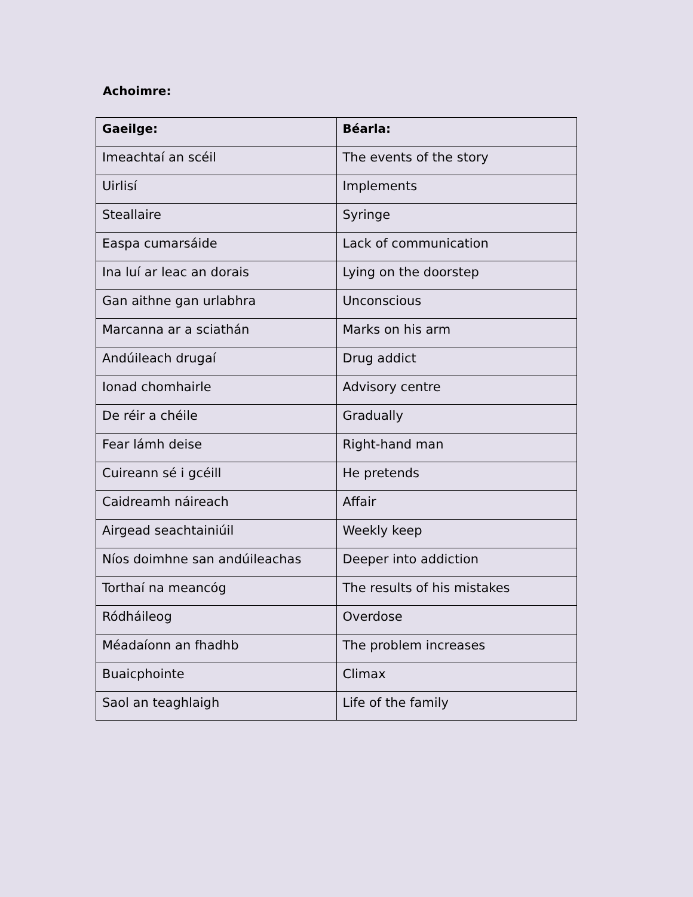Achoimre:
| Gaeilge: | Béarla: |
| --- | --- |
| Imeachtaí an scéil | The events of the story |
| Uirlisí | Implements |
| Steallaire | Syringe |
| Easpa cumarsáide | Lack of communication |
| Ina luí ar leac an dorais | Lying on the doorstep |
| Gan aithne gan urlabhra | Unconscious |
| Marcanna ar a sciathán | Marks on his arm |
| Andúileach drugaí | Drug addict |
| Ionad chomhairle | Advisory centre |
| De réir a chéile | Gradually |
| Fear lámh deise | Right-hand man |
| Cuireann sé i gcéill | He pretends |
| Caidreamh náireach | Affair |
| Airgead seachtainiúil | Weekly keep |
| Níos doimhne san andúileachas | Deeper into addiction |
| Torthaí na meancóg | The results of his mistakes |
| Ródháileog | Overdose |
| Méadaíonn an fhadhb | The problem increases |
| Buaicphointe | Climax |
| Saol an teaghlaigh | Life of the family |